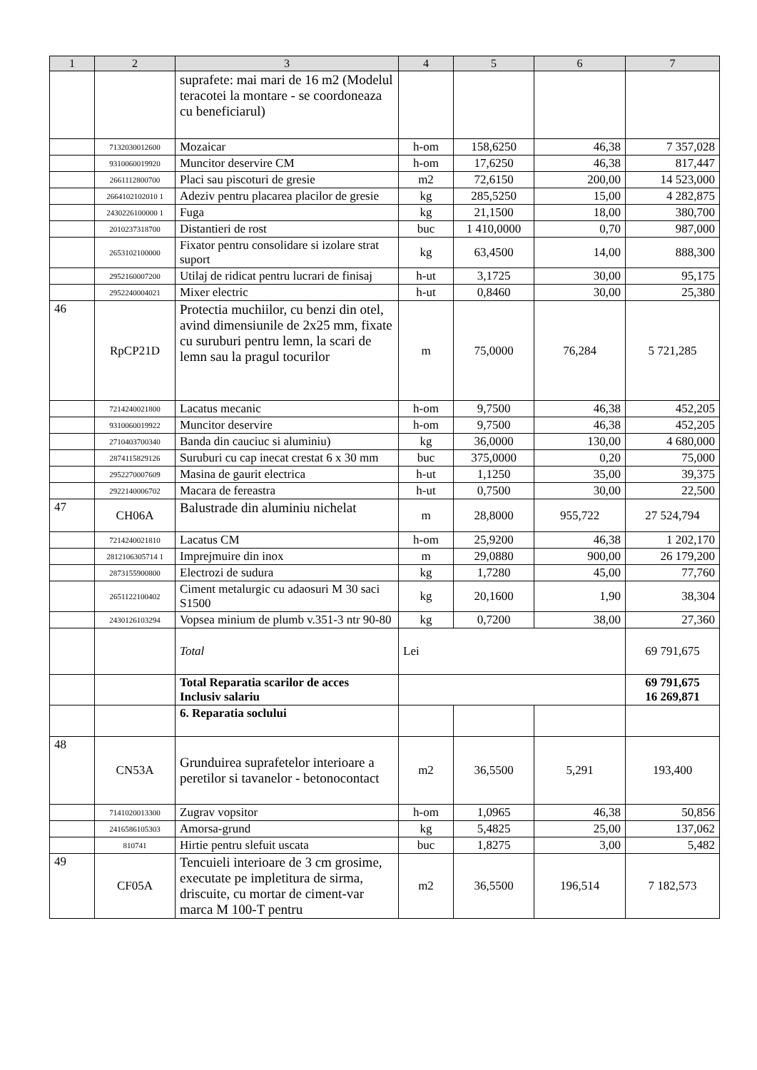| 1 | 2 | 3 | 4 | 5 | 6 | 7 |
| --- | --- | --- | --- | --- | --- | --- |
| | | suprafete: mai mari de 16 m2 (Modelul teracotei la montare - se coordoneaza cu beneficiarul) | | | | |
| | 7132030012600 | Mozaicar | h-om | 158,6250 | 46,38 | 7 357,028 |
| | 9310060019920 | Muncitor deservire CM | h-om | 17,6250 | 46,38 | 817,447 |
| | 2661112800700 | Placi sau piscoturi de gresie | m2 | 72,6150 | 200,00 | 14 523,000 |
| | 2664102102010 1 | Adeziv pentru placarea placilor de gresie | kg | 285,5250 | 15,00 | 4 282,875 |
| | 2430226100000 1 | Fuga | kg | 21,1500 | 18,00 | 380,700 |
| | 2010237318700 | Distantieri de rost | buc | 1 410,0000 | 0,70 | 987,000 |
| | 2653102100000 | Fixator pentru consolidare si izolare strat suport | kg | 63,4500 | 14,00 | 888,300 |
| | 2952160007200 | Utilaj de ridicat pentru lucrari de finisaj | h-ut | 3,1725 | 30,00 | 95,175 |
| | 2952240004021 | Mixer electric | h-ut | 0,8460 | 30,00 | 25,380 |
| 46 | RpCP21D | Protectia muchiilor, cu benzi din otel, avind dimensiunile de 2x25 mm, fixate cu suruburi pentru lemn, la scari de lemn sau la pragul tocurilor | m | 75,0000 | 76,284 | 5 721,285 |
| | 7214240021800 | Lacatus mecanic | h-om | 9,7500 | 46,38 | 452,205 |
| | 9310060019922 | Muncitor deservire | h-om | 9,7500 | 46,38 | 452,205 |
| | 2710403700340 | Banda din cauciuc si aluminiu) | kg | 36,0000 | 130,00 | 4 680,000 |
| | 2874115829126 | Suruburi cu cap inecat crestat 6 x 30 mm | buc | 375,0000 | 0,20 | 75,000 |
| | 2952270007609 | Masina de gaurit electrica | h-ut | 1,1250 | 35,00 | 39,375 |
| | 2922140006702 | Macara de fereastra | h-ut | 0,7500 | 30,00 | 22,500 |
| 47 | CH06A | Balustrade din aluminiu nichelat | m | 28,8000 | 955,722 | 27 524,794 |
| | 7214240021810 | Lacatus CM | h-om | 25,9200 | 46,38 | 1 202,170 |
| | 2812106305714 1 | Imprejmuire din inox | m | 29,0880 | 900,00 | 26 179,200 |
| | 2873155900800 | Electrozi de sudura | kg | 1,7280 | 45,00 | 77,760 |
| | 2651122100402 | Ciment metalurgic cu adaosuri M 30 saci S1500 | kg | 20,1600 | 1,90 | 38,304 |
| | 2430126103294 | Vopsea minium de plumb v.351-3 ntr 90-80 | kg | 0,7200 | 38,00 | 27,360 |
| | | Total | Lei | | | 69 791,675 |
| | | Total Reparatia scarilor de acces Inclusiv salariu | | | | 69 791,675 16 269,871 |
| | | 6. Reparatia soclului | | | | |
| 48 | CN53A | Grunduirea suprafetelor interioare a peretilor si tavanelor - betonocontact | m2 | 36,5500 | 5,291 | 193,400 |
| | 7141020013300 | Zugrav vopsitor | h-om | 1,0965 | 46,38 | 50,856 |
| | 2416586105303 | Amorsa-grund | kg | 5,4825 | 25,00 | 137,062 |
| | 810741 | Hirtie pentru slefuit uscata | buc | 1,8275 | 3,00 | 5,482 |
| 49 | CF05A | Tencuieli interioare de 3 cm grosime, executate pe impletitura de sirma, driscuite, cu mortar de ciment-var marca M 100-T pentru | m2 | 36,5500 | 196,514 | 7 182,573 |